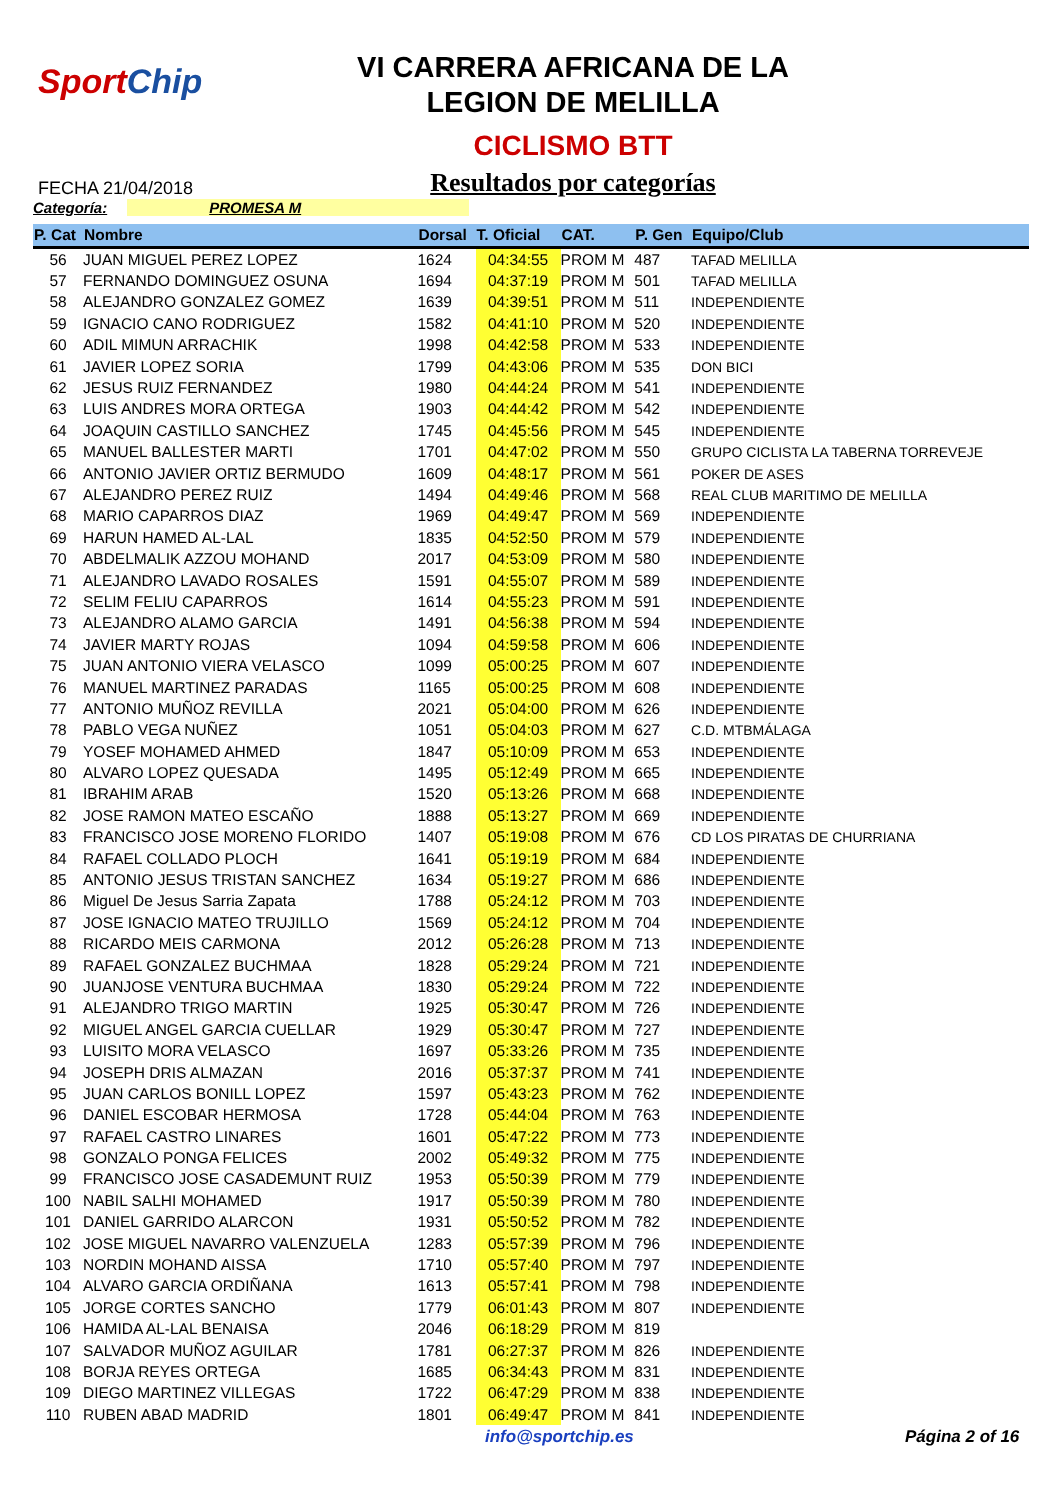SportChip
VI CARRERA AFRICANA DE LA
LEGION DE MELILLA
CICLISMO BTT
Resultados por categorías
FECHA 21/04/2018
Categoría: PROMESA M
| P. Cat | Nombre | Dorsal | T. Oficial | CAT. | P. Gen | Equipo/Club |
| --- | --- | --- | --- | --- | --- | --- |
| 56 | JUAN MIGUEL PEREZ LOPEZ | 1624 | 04:34:55 | PROM M | 487 | TAFAD MELILLA |
| 57 | FERNANDO DOMINGUEZ OSUNA | 1694 | 04:37:19 | PROM M | 501 | TAFAD MELILLA |
| 58 | ALEJANDRO GONZALEZ GOMEZ | 1639 | 04:39:51 | PROM M | 511 | INDEPENDIENTE |
| 59 | IGNACIO CANO RODRIGUEZ | 1582 | 04:41:10 | PROM M | 520 | INDEPENDIENTE |
| 60 | ADIL MIMUN ARRACHIK | 1998 | 04:42:58 | PROM M | 533 | INDEPENDIENTE |
| 61 | JAVIER LOPEZ SORIA | 1799 | 04:43:06 | PROM M | 535 | DON BICI |
| 62 | JESUS RUIZ FERNANDEZ | 1980 | 04:44:24 | PROM M | 541 | INDEPENDIENTE |
| 63 | LUIS ANDRES MORA ORTEGA | 1903 | 04:44:42 | PROM M | 542 | INDEPENDIENTE |
| 64 | JOAQUIN CASTILLO SANCHEZ | 1745 | 04:45:56 | PROM M | 545 | INDEPENDIENTE |
| 65 | MANUEL BALLESTER MARTI | 1701 | 04:47:02 | PROM M | 550 | GRUPO CICLISTA LA TABERNA TORREVEJE |
| 66 | ANTONIO JAVIER ORTIZ BERMUDO | 1609 | 04:48:17 | PROM M | 561 | POKER DE ASES |
| 67 | ALEJANDRO PEREZ RUIZ | 1494 | 04:49:46 | PROM M | 568 | REAL CLUB MARITIMO DE MELILLA |
| 68 | MARIO CAPARROS DIAZ | 1969 | 04:49:47 | PROM M | 569 | INDEPENDIENTE |
| 69 | HARUN HAMED AL-LAL | 1835 | 04:52:50 | PROM M | 579 | INDEPENDIENTE |
| 70 | ABDELMALIK AZZOU MOHAND | 2017 | 04:53:09 | PROM M | 580 | INDEPENDIENTE |
| 71 | ALEJANDRO LAVADO ROSALES | 1591 | 04:55:07 | PROM M | 589 | INDEPENDIENTE |
| 72 | SELIM FELIU CAPARROS | 1614 | 04:55:23 | PROM M | 591 | INDEPENDIENTE |
| 73 | ALEJANDRO ALAMO GARCIA | 1491 | 04:56:38 | PROM M | 594 | INDEPENDIENTE |
| 74 | JAVIER MARTY ROJAS | 1094 | 04:59:58 | PROM M | 606 | INDEPENDIENTE |
| 75 | JUAN ANTONIO VIERA VELASCO | 1099 | 05:00:25 | PROM M | 607 | INDEPENDIENTE |
| 76 | MANUEL MARTINEZ PARADAS | 1165 | 05:00:25 | PROM M | 608 | INDEPENDIENTE |
| 77 | ANTONIO MUÑOZ REVILLA | 2021 | 05:04:00 | PROM M | 626 | INDEPENDIENTE |
| 78 | PABLO VEGA NUÑEZ | 1051 | 05:04:03 | PROM M | 627 | C.D. MTBMÁLAGA |
| 79 | YOSEF MOHAMED AHMED | 1847 | 05:10:09 | PROM M | 653 | INDEPENDIENTE |
| 80 | ALVARO LOPEZ QUESADA | 1495 | 05:12:49 | PROM M | 665 | INDEPENDIENTE |
| 81 | IBRAHIM ARAB | 1520 | 05:13:26 | PROM M | 668 | INDEPENDIENTE |
| 82 | JOSE RAMON MATEO ESCAÑO | 1888 | 05:13:27 | PROM M | 669 | INDEPENDIENTE |
| 83 | FRANCISCO JOSE MORENO FLORIDO | 1407 | 05:19:08 | PROM M | 676 | CD LOS PIRATAS DE CHURRIANA |
| 84 | RAFAEL COLLADO PLOCH | 1641 | 05:19:19 | PROM M | 684 | INDEPENDIENTE |
| 85 | ANTONIO JESUS TRISTAN SANCHEZ | 1634 | 05:19:27 | PROM M | 686 | INDEPENDIENTE |
| 86 | Miguel De Jesus Sarria Zapata | 1788 | 05:24:12 | PROM M | 703 | INDEPENDIENTE |
| 87 | JOSE IGNACIO MATEO TRUJILLO | 1569 | 05:24:12 | PROM M | 704 | INDEPENDIENTE |
| 88 | RICARDO MEIS CARMONA | 2012 | 05:26:28 | PROM M | 713 | INDEPENDIENTE |
| 89 | RAFAEL GONZALEZ BUCHMAA | 1828 | 05:29:24 | PROM M | 721 | INDEPENDIENTE |
| 90 | JUANJOSE VENTURA BUCHMAA | 1830 | 05:29:24 | PROM M | 722 | INDEPENDIENTE |
| 91 | ALEJANDRO TRIGO MARTIN | 1925 | 05:30:47 | PROM M | 726 | INDEPENDIENTE |
| 92 | MIGUEL ANGEL GARCIA CUELLAR | 1929 | 05:30:47 | PROM M | 727 | INDEPENDIENTE |
| 93 | LUISITO MORA VELASCO | 1697 | 05:33:26 | PROM M | 735 | INDEPENDIENTE |
| 94 | JOSEPH DRIS ALMAZAN | 2016 | 05:37:37 | PROM M | 741 | INDEPENDIENTE |
| 95 | JUAN CARLOS BONILL LOPEZ | 1597 | 05:43:23 | PROM M | 762 | INDEPENDIENTE |
| 96 | DANIEL ESCOBAR HERMOSA | 1728 | 05:44:04 | PROM M | 763 | INDEPENDIENTE |
| 97 | RAFAEL CASTRO LINARES | 1601 | 05:47:22 | PROM M | 773 | INDEPENDIENTE |
| 98 | GONZALO PONGA FELICES | 2002 | 05:49:32 | PROM M | 775 | INDEPENDIENTE |
| 99 | FRANCISCO JOSE CASADEMUNT RUIZ | 1953 | 05:50:39 | PROM M | 779 | INDEPENDIENTE |
| 100 | NABIL SALHI MOHAMED | 1917 | 05:50:39 | PROM M | 780 | INDEPENDIENTE |
| 101 | DANIEL GARRIDO ALARCON | 1931 | 05:50:52 | PROM M | 782 | INDEPENDIENTE |
| 102 | JOSE MIGUEL NAVARRO VALENZUELA | 1283 | 05:57:39 | PROM M | 796 | INDEPENDIENTE |
| 103 | NORDIN MOHAND AISSA | 1710 | 05:57:40 | PROM M | 797 | INDEPENDIENTE |
| 104 | ALVARO GARCIA ORDIÑANA | 1613 | 05:57:41 | PROM M | 798 | INDEPENDIENTE |
| 105 | JORGE CORTES SANCHO | 1779 | 06:01:43 | PROM M | 807 | INDEPENDIENTE |
| 106 | HAMIDA AL-LAL BENAISA | 2046 | 06:18:29 | PROM M | 819 | |
| 107 | SALVADOR MUÑOZ AGUILAR | 1781 | 06:27:37 | PROM M | 826 | INDEPENDIENTE |
| 108 | BORJA REYES ORTEGA | 1685 | 06:34:43 | PROM M | 831 | INDEPENDIENTE |
| 109 | DIEGO MARTINEZ VILLEGAS | 1722 | 06:47:29 | PROM M | 838 | INDEPENDIENTE |
| 110 | RUBEN ABAD MADRID | 1801 | 06:49:47 | PROM M | 841 | INDEPENDIENTE |
info@sportchip.es Página 2 of 16